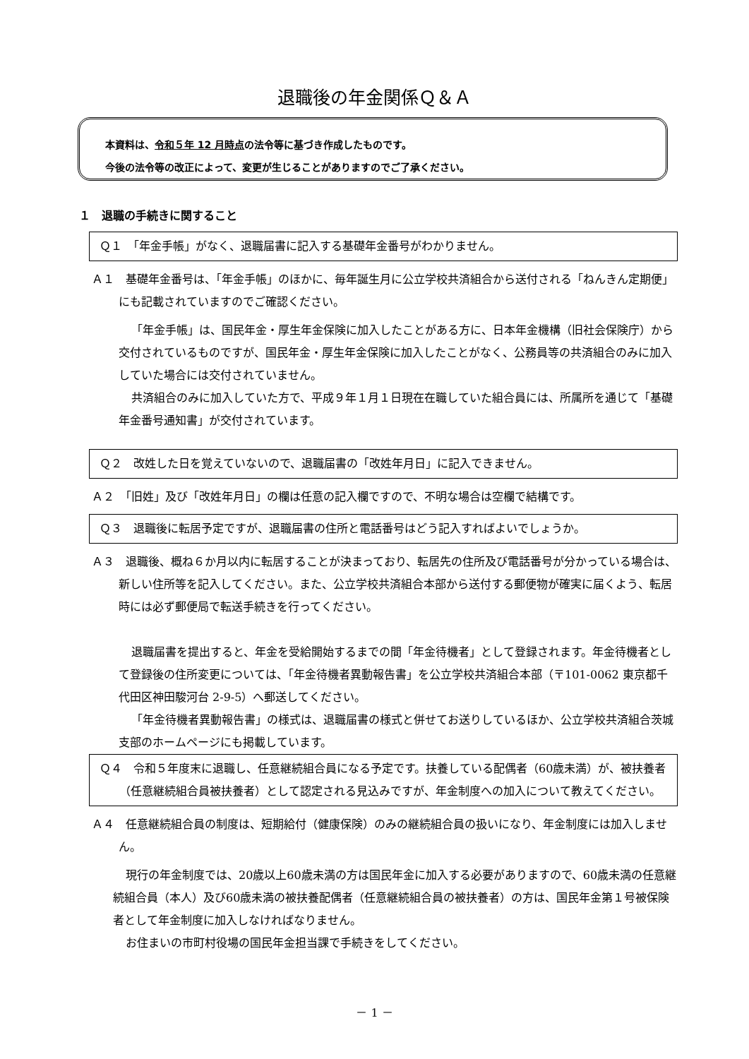退職後の年金関係Ｑ＆Ａ
本資料は、令和５年 12 月時点の法令等に基づき作成したものです。
今後の法令等の改正によって、変更が生じることがありますのでご了承ください。
１　退職の手続きに関すること
Ｑ１　「年金手帳」がなく、退職届書に記入する基礎年金番号がわかりません。
Ａ１　基礎年金番号は、「年金手帳」のほかに、毎年誕生月に公立学校共済組合から送付される「ねんきん定期便」にも記載されていますのでご確認ください。
「年金手帳」は、国民年金・厚生年金保険に加入したことがある方に、日本年金機構（旧社会保険庁）から交付されているものですが、国民年金・厚生年金保険に加入したことがなく、公務員等の共済組合のみに加入していた場合には交付されていません。
共済組合のみに加入していた方で、平成９年１月１日現在在職していた組合員には、所属所を通じて「基礎年金番号通知書」が交付されています。
Ｑ２　改姓した日を覚えていないので、退職届書の「改姓年月日」に記入できません。
Ａ２　「旧姓」及び「改姓年月日」の欄は任意の記入欄ですので、不明な場合は空欄で結構です。
Ｑ３　退職後に転居予定ですが、退職届書の住所と電話番号はどう記入すればよいでしょうか。
Ａ３　退職後、概ね６か月以内に転居することが決まっており、転居先の住所及び電話番号が分かっている場合は、新しい住所等を記入してください。また、公立学校共済組合本部から送付する郵便物が確実に届くよう、転居時には必ず郵便局で転送手続きを行ってください。
退職届書を提出すると、年金を受給開始するまでの間「年金待機者」として登録されます。年金待機者として登録後の住所変更については、「年金待機者異動報告書」を公立学校共済組合本部（〒101-0062 東京都千代田区神田駿河台 2-9-5）へ郵送してください。
「年金待機者異動報告書」の様式は、退職届書の様式と併せてお送りしているほか、公立学校共済組合茨城支部のホームページにも掲載しています。
Ｑ４　令和５年度末に退職し、任意継続組合員になる予定です。扶養している配偶者（60歳未満）が、被扶養者（任意継続組合員被扶養者）として認定される見込みですが、年金制度への加入について教えてください。
Ａ４　任意継続組合員の制度は、短期給付（健康保険）のみの継続組合員の扱いになり、年金制度には加入しません。
現行の年金制度では、20歳以上60歳未満の方は国民年金に加入する必要がありますので、60歳未満の任意継続組合員（本人）及び60歳未満の被扶養配偶者（任意継続組合員の被扶養者）の方は、国民年金第１号被保険者として年金制度に加入しなければなりません。
お住まいの市町村役場の国民年金担当課で手続きをしてください。
－ 1 －